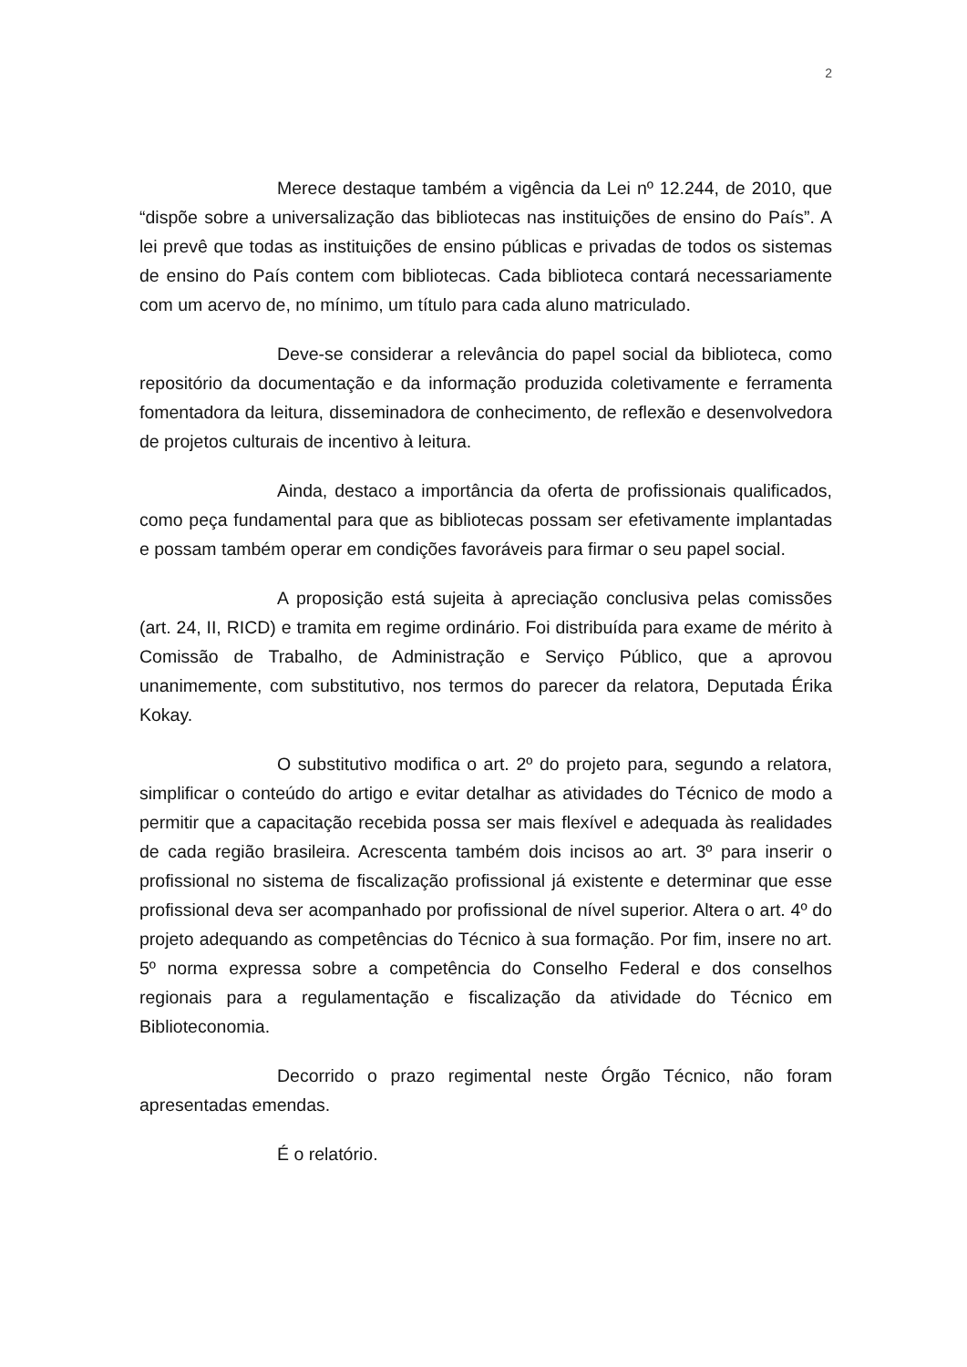2
Merece destaque também a vigência da Lei nº 12.244, de 2010, que “dispõe sobre a universalização das bibliotecas nas instituições de ensino do País”. A lei prevê que todas as instituições de ensino públicas e privadas de todos os sistemas de ensino do País contem com bibliotecas. Cada biblioteca contará necessariamente com um acervo de, no mínimo, um título para cada aluno matriculado.
Deve-se considerar a relevância do papel social da biblioteca, como repositório da documentação e da informação produzida coletivamente e ferramenta fomentadora da leitura, disseminadora de conhecimento, de reflexão e desenvolvedora de projetos culturais de incentivo à leitura.
Ainda, destaco a importância da oferta de profissionais qualificados, como peça fundamental para que as bibliotecas possam ser efetivamente implantadas e possam também operar em condições favoráveis para firmar o seu papel social.
A proposição está sujeita à apreciação conclusiva pelas comissões (art. 24, II, RICD) e tramita em regime ordinário. Foi distribuída para exame de mérito à Comissão de Trabalho, de Administração e Serviço Público, que a aprovou unanimemente, com substitutivo, nos termos do parecer da relatora, Deputada Érika Kokay.
O substitutivo modifica o art. 2º do projeto para, segundo a relatora, simplificar o conteúdo do artigo e evitar detalhar as atividades do Técnico de modo a permitir que a capacitação recebida possa ser mais flexível e adequada às realidades de cada região brasileira. Acrescenta também dois incisos ao art. 3º para inserir o profissional no sistema de fiscalização profissional já existente e determinar que esse profissional deva ser acompanhado por profissional de nível superior. Altera o art. 4º do projeto adequando as competências do Técnico à sua formação. Por fim, insere no art. 5º norma expressa sobre a competência do Conselho Federal e dos conselhos regionais para a regulamentação e fiscalização da atividade do Técnico em Biblioteconomia.
Decorrido o prazo regimental neste Órgão Técnico, não foram apresentadas emendas.
É o relatório.